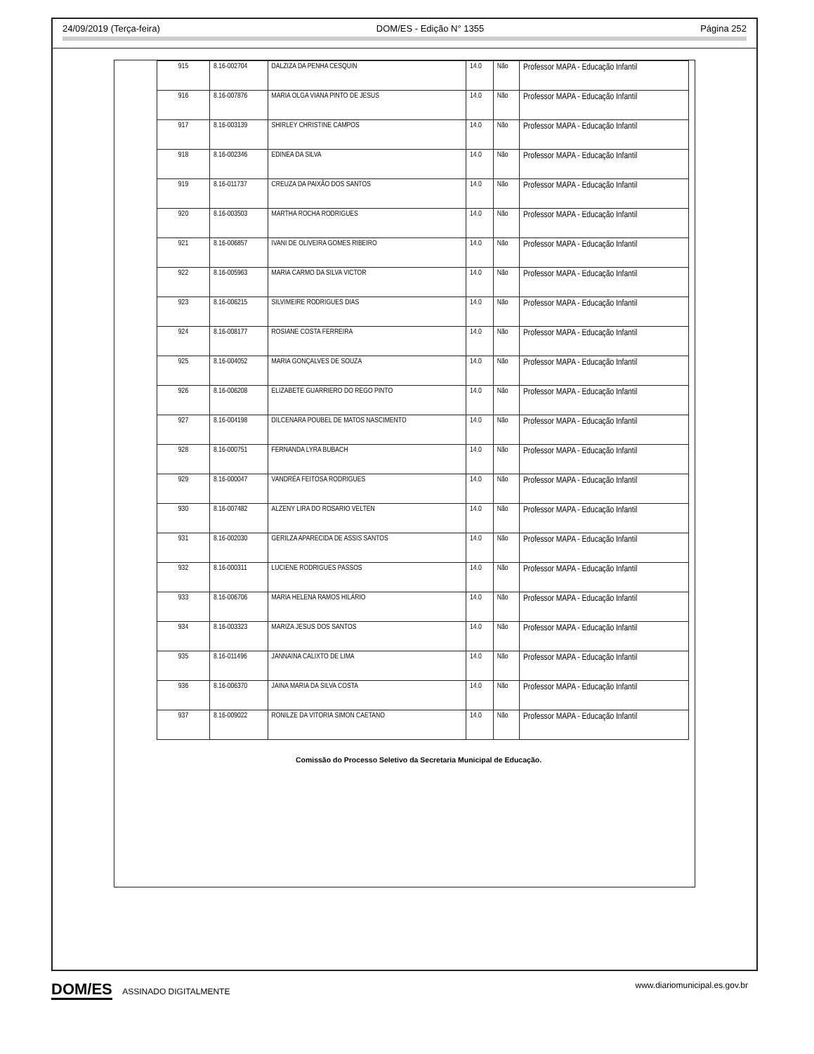24/09/2019 (Terça-feira) DOM/ES - Edição N° 1355 Página 252
| 915 | 8.16-002704 | DALZIZA DA PENHA CESQUIN | 14.0 | Não | Professor MAPA - Educação Infantil |
| 916 | 8.16-007876 | MARIA OLGA VIANA PINTO DE JESUS | 14.0 | Não | Professor MAPA - Educação Infantil |
| 917 | 8.16-003139 | SHIRLEY CHRISTINE CAMPOS | 14.0 | Não | Professor MAPA - Educação Infantil |
| 918 | 8.16-002346 | EDINEA DA SILVA | 14.0 | Não | Professor MAPA - Educação Infantil |
| 919 | 8.16-011737 | CREUZA DA PAIXÃO DOS SANTOS | 14.0 | Não | Professor MAPA - Educação Infantil |
| 920 | 8.16-003503 | MARTHA ROCHA RODRIGUES | 14.0 | Não | Professor MAPA - Educação Infantil |
| 921 | 8.16-006857 | IVANI DE OLIVEIRA GOMES RIBEIRO | 14.0 | Não | Professor MAPA - Educação Infantil |
| 922 | 8.16-005963 | MARIA CARMO DA SILVA VICTOR | 14.0 | Não | Professor MAPA - Educação Infantil |
| 923 | 8.16-006215 | SILVIMEIRE RODRIGUES DIAS | 14.0 | Não | Professor MAPA - Educação Infantil |
| 924 | 8.16-008177 | ROSIANE COSTA FERREIRA | 14.0 | Não | Professor MAPA - Educação Infantil |
| 925 | 8.16-004052 | MARIA GONÇALVES DE SOUZA | 14.0 | Não | Professor MAPA - Educação Infantil |
| 926 | 8.16-006208 | ELIZABETE GUARRIERO DO REGO PINTO | 14.0 | Não | Professor MAPA - Educação Infantil |
| 927 | 8.16-004198 | DILCENARA POUBEL DE MATOS NASCIMENTO | 14.0 | Não | Professor MAPA - Educação Infantil |
| 928 | 8.16-000751 | FERNANDA LYRA BUBACH | 14.0 | Não | Professor MAPA - Educação Infantil |
| 929 | 8.16-000047 | VANDRÉA FEITOSA RODRIGUES | 14.0 | Não | Professor MAPA - Educação Infantil |
| 930 | 8.16-007482 | ALZENY LIRA DO ROSARIO VELTEN | 14.0 | Não | Professor MAPA - Educação Infantil |
| 931 | 8.16-002030 | GERILZA APARECIDA DE ASSIS SANTOS | 14.0 | Não | Professor MAPA - Educação Infantil |
| 932 | 8.16-000311 | LUCIENE RODRIGUES PASSOS | 14.0 | Não | Professor MAPA - Educação Infantil |
| 933 | 8.16-006706 | MARIA HELENA RAMOS HILÁRIO | 14.0 | Não | Professor MAPA - Educação Infantil |
| 934 | 8.16-003323 | MARIZA JESUS DOS SANTOS | 14.0 | Não | Professor MAPA - Educação Infantil |
| 935 | 8.16-011496 | JANNAINA CALIXTO DE LIMA | 14.0 | Não | Professor MAPA - Educação Infantil |
| 936 | 8.16-006370 | JAINA MARIA DA SILVA COSTA | 14.0 | Não | Professor MAPA - Educação Infantil |
| 937 | 8.16-009022 | RONILZE DA VITORIA SIMON CAETANO | 14.0 | Não | Professor MAPA - Educação Infantil |
Comissão do Processo Seletivo da Secretaria Municipal de Educação.
DOM/ES ASSINADO DIGITALMENTE www.diariomunicipal.es.gov.br